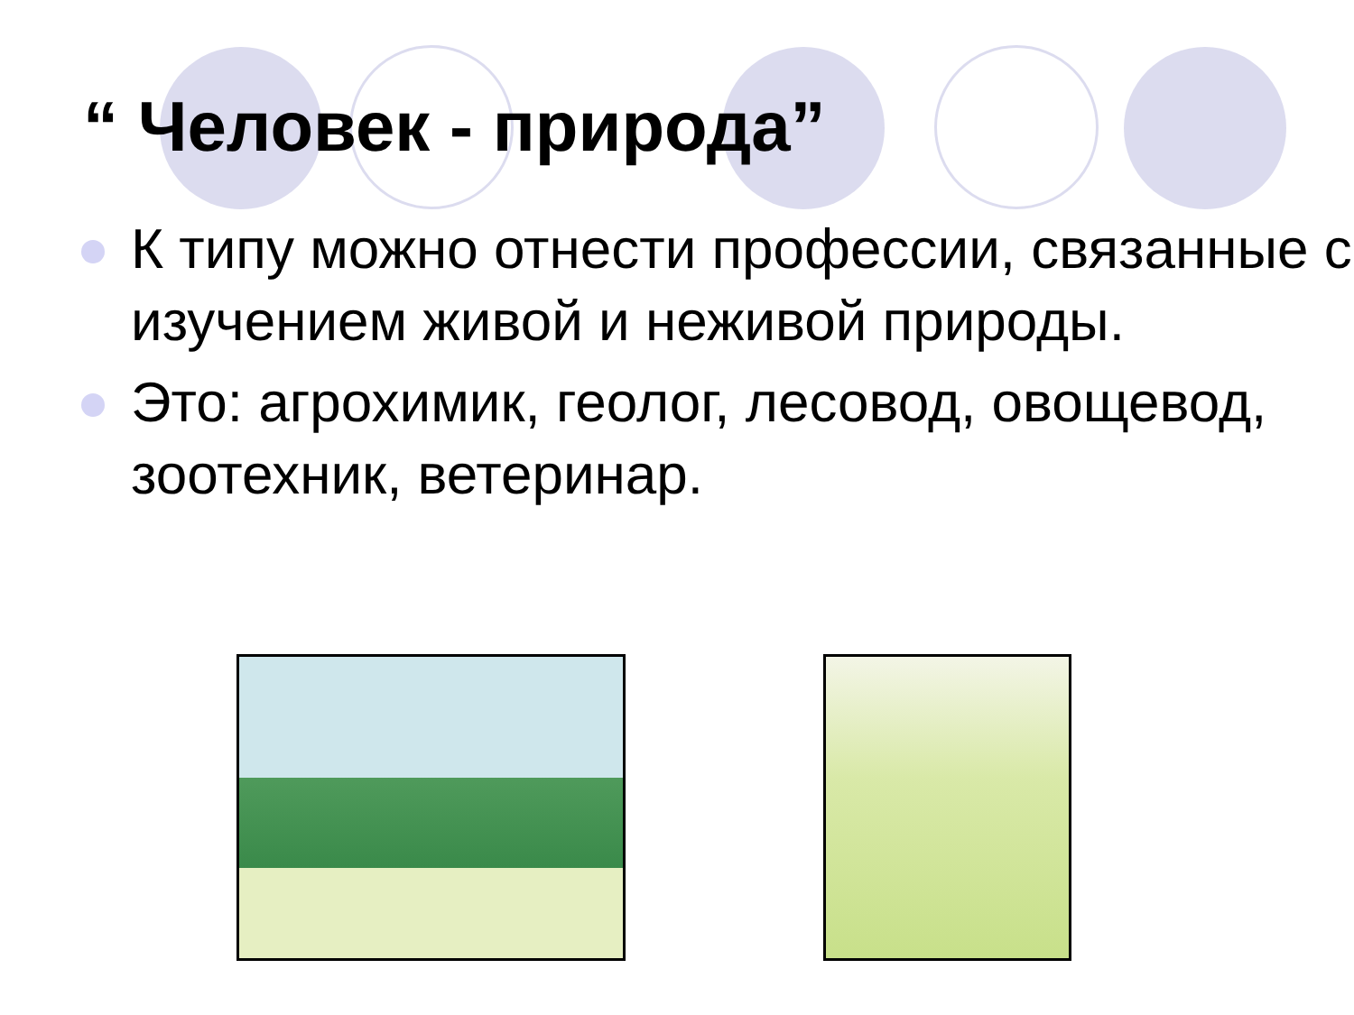“ Человек - природа”
К типу можно отнести профессии, связанные с изучением живой и неживой природы.
Это: агрохимик, геолог, лесовод, овощевод, зоотехник, ветеринар.